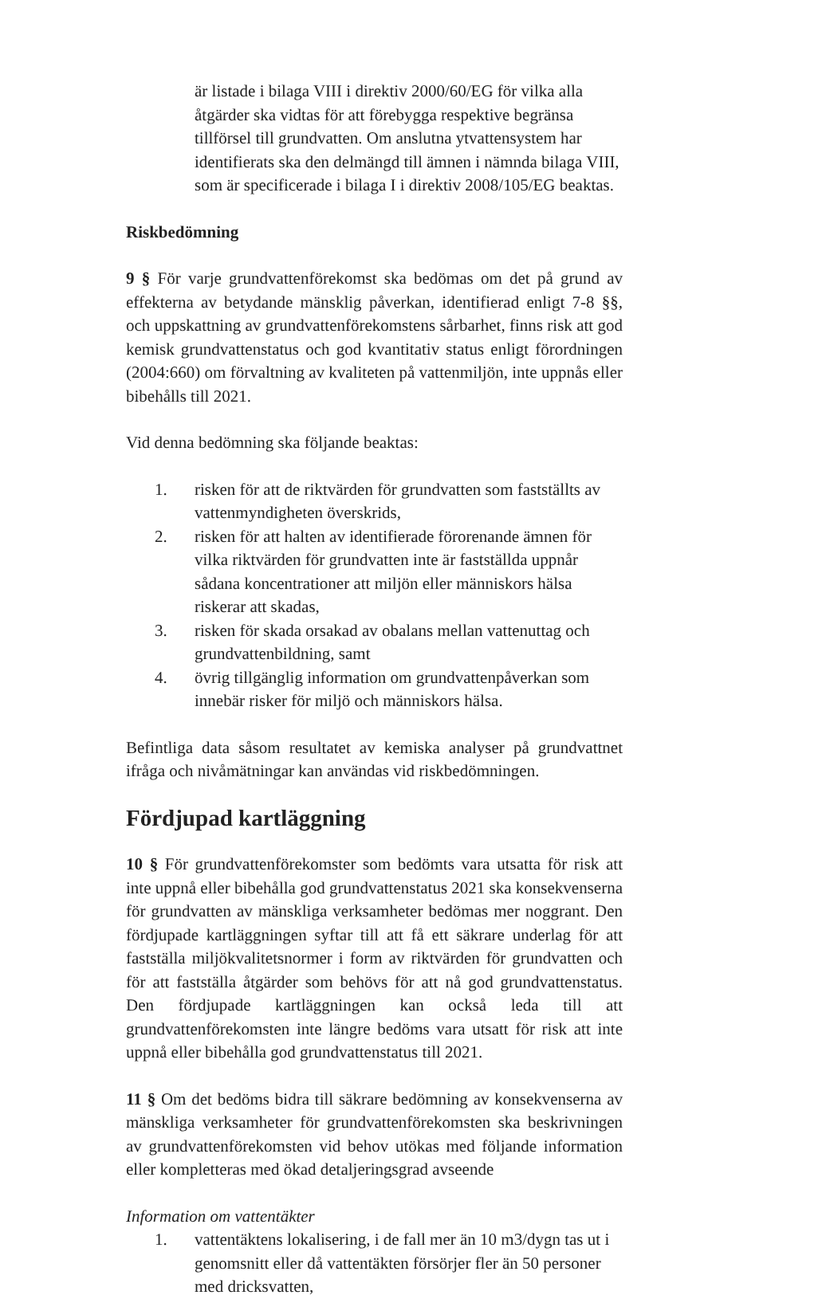är listade i bilaga VIII i direktiv 2000/60/EG för vilka alla åtgärder ska vidtas för att förebygga respektive begränsa tillförsel till grundvatten. Om anslutna ytvattensystem har identifierats ska den delmängd till ämnen i nämnda bilaga VIII, som är specificerade i bilaga I i direktiv 2008/105/EG beaktas.
Riskbedömning
9 § För varje grundvattenförekomst ska bedömas om det på grund av effekterna av betydande mänsklig påverkan, identifierad enligt 7-8 §§, och uppskattning av grundvattenförekomstens sårbarhet, finns risk att god kemisk grundvattenstatus och god kvantitativ status enligt förordningen (2004:660) om förvaltning av kvaliteten på vattenmiljön, inte uppnås eller bibehålls till 2021.
Vid denna bedömning ska följande beaktas:
1. risken för att de riktvärden för grundvatten som fastställts av vattenmyndigheten överskrids,
2. risken för att halten av identifierade förorenande ämnen för vilka riktvärden för grundvatten inte är fastställda uppnår sådana koncentrationer att miljön eller människors hälsa riskerar att skadas,
3. risken för skada orsakad av obalans mellan vattenuttag och grundvattenbildning, samt
4. övrig tillgänglig information om grundvattenpåverkan som innebär risker för miljö och människors hälsa.
Befintliga data såsom resultatet av kemiska analyser på grundvattnet ifråga och nivåmätningar kan användas vid riskbedömningen.
Fördjupad kartläggning
10 § För grundvattenförekomster som bedömts vara utsatta för risk att inte uppnå eller bibehålla god grundvattenstatus 2021 ska konsekvenserna för grundvatten av mänskliga verksamheter bedömas mer noggrant. Den fördjupade kartläggningen syftar till att få ett säkrare underlag för att fastställa miljökvalitetsnormer i form av riktvärden för grundvatten och för att fastställa åtgärder som behövs för att nå god grundvattenstatus. Den fördjupade kartläggningen kan också leda till att grundvattenförekomsten inte längre bedöms vara utsatt för risk att inte uppnå eller bibehålla god grundvattenstatus till 2021.
11 § Om det bedöms bidra till säkrare bedömning av konsekvenserna av mänskliga verksamheter för grundvattenförekomsten ska beskrivningen av grundvattenförekomsten vid behov utökas med följande information eller kompletteras med ökad detaljeringsgrad avseende
Information om vattentäkter
1. vattentäktens lokalisering, i de fall mer än 10 m3/dygn tas ut i genomsnitt eller då vattentäkten försörjer fler än 50 personer med dricksvatten,